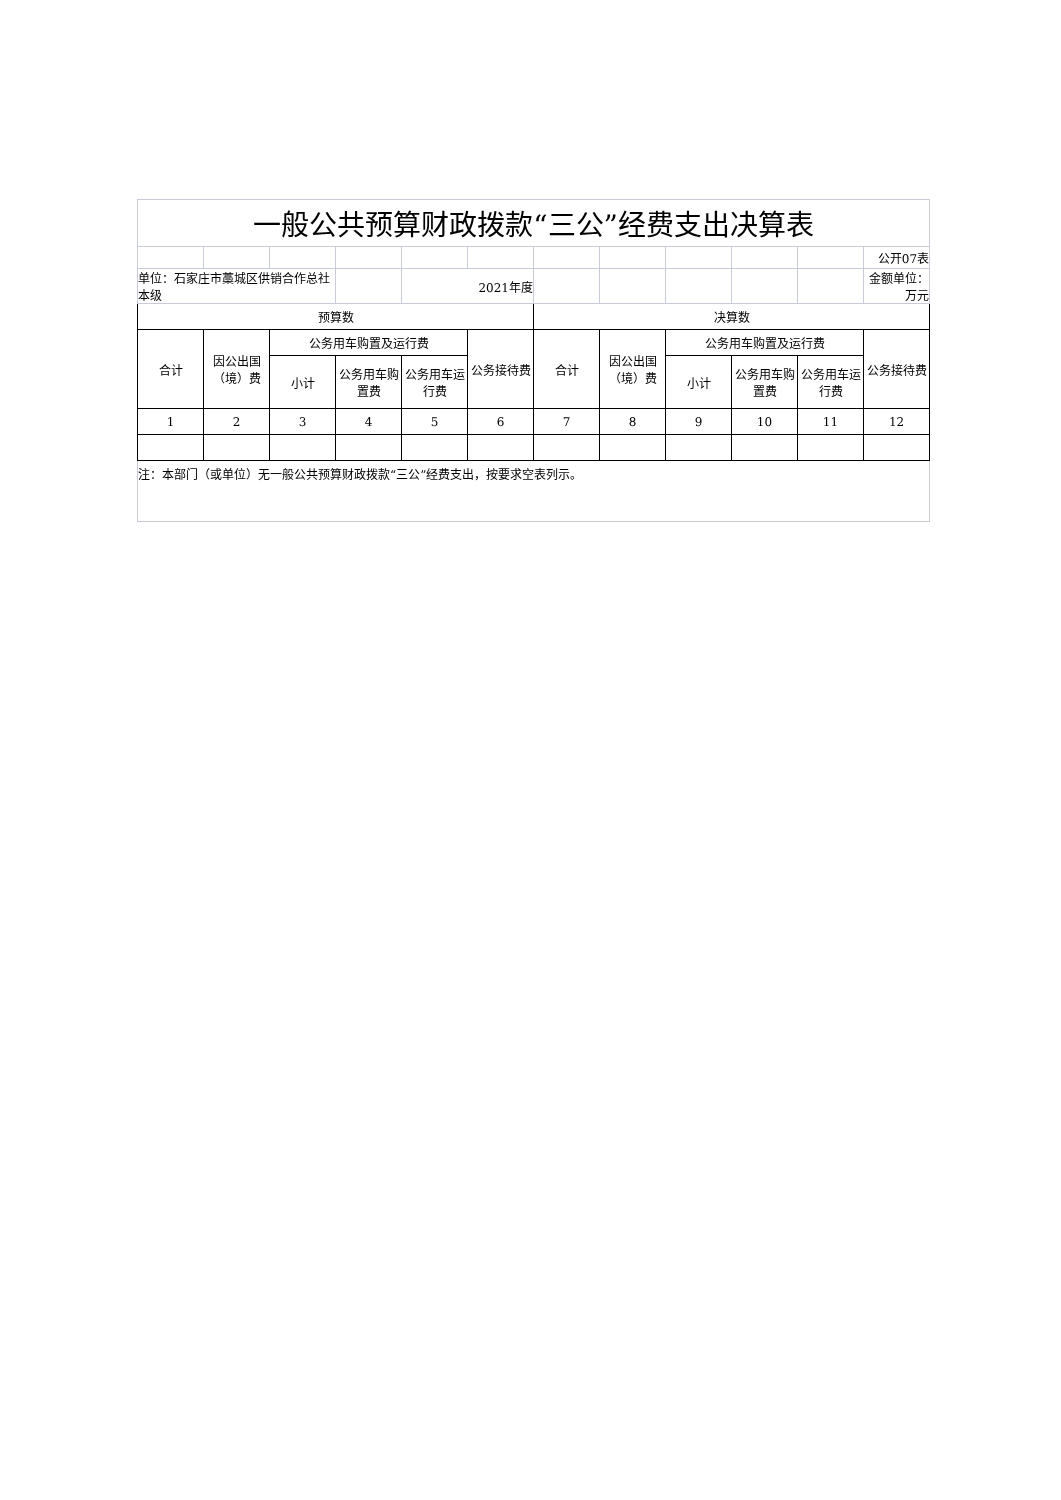| 一般公共预算财政拨款“三公”经费支出决算表 | | | | | | | | | | | |
| | | | | | | | | | | | 公开07表 |
| 单位：石家庄市藁城区供销合作总社本级 | | | | 2021年度 | | | | | | | 金额单位：万元 |
| 预算数 | | | | | | 决算数 | | | | | |
| 合计 | 因公出国（境）费 | 公务用车购置及运行费 | | | 公务接待费 | 合计 | 因公出国（境）费 | 公务用车购置及运行费 | | | 公务接待费 |
| | | 小计 | 公务用车购置费 | 公务用车运行费 | | | | 小计 | 公务用车购置费 | 公务用车运行费 | |
| 1 | 2 | 3 | 4 | 5 | 6 | 7 | 8 | 9 | 10 | 11 | 12 |
| 注：本部门（或单位）无一般公共预算财政拨款“三公”经费支出，按要求空表列示。 | | | | | | | | | | | |